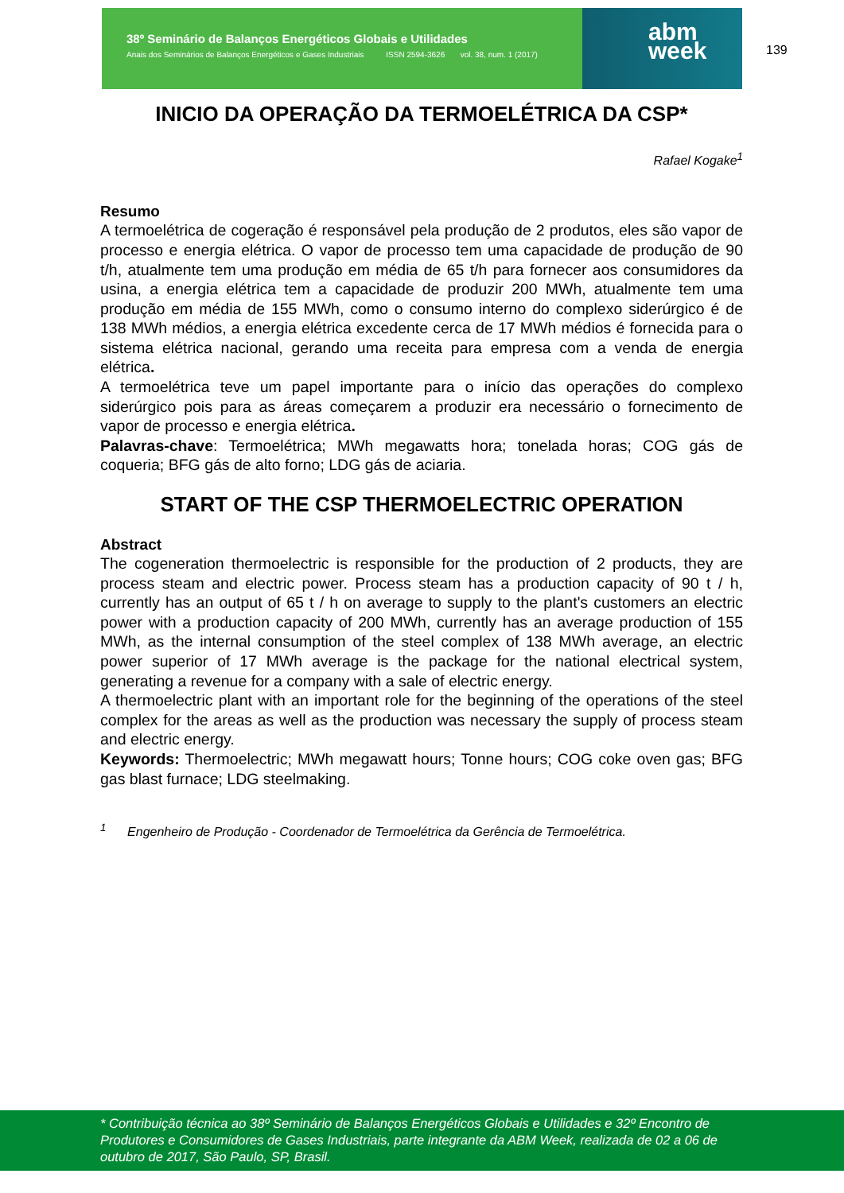38º Seminário de Balanços Energéticos Globais e Utilidades
Anais dos Seminários de Balanços Energéticos e Gases Industriais ISSN 2594-3626 vol. 38, num. 1 (2017)
abm
week
139
INICIO DA OPERAÇÃO DA TERMOELÉTRICA DA CSP*
Rafael Kogake<sup>1</sup>
Resumo
A termoelétrica de cogeração é responsável pela produção de 2 produtos, eles são vapor de processo e energia elétrica. O vapor de processo tem uma capacidade de produção de 90 t/h, atualmente tem uma produção em média de 65 t/h para fornecer aos consumidores da usina, a energia elétrica tem a capacidade de produzir 200 MWh, atualmente tem uma produção em média de 155 MWh, como o consumo interno do complexo siderúrgico é de 138 MWh médios, a energia elétrica excedente cerca de 17 MWh médios é fornecida para o sistema elétrica nacional, gerando uma receita para empresa com a venda de energia elétrica.
A termoelétrica teve um papel importante para o início das operações do complexo siderúrgico pois para as áreas começarem a produzir era necessário o fornecimento de vapor de processo e energia elétrica.
Palavras-chave: Termoelétrica; MWh megawatts hora; tonelada horas; COG gás de coqueria; BFG gás de alto forno; LDG gás de aciaria.
START OF THE CSP THERMOELECTRIC OPERATION
Abstract
The cogeneration thermoelectric is responsible for the production of 2 products, they are process steam and electric power. Process steam has a production capacity of 90 t / h, currently has an output of 65 t / h on average to supply to the plant's customers an electric power with a production capacity of 200 MWh, currently has an average production of 155 MWh, as the internal consumption of the steel complex of 138 MWh average, an electric power superior of 17 MWh average is the package for the national electrical system, generating a revenue for a company with a sale of electric energy.
A thermoelectric plant with an important role for the beginning of the operations of the steel complex for the areas as well as the production was necessary the supply of process steam and electric energy.
Keywords: Thermoelectric; MWh megawatt hours; Tonne hours; COG coke oven gas; BFG gas blast furnace; LDG steelmaking.
<sup>1</sup> Engenheiro de Produção - Coordenador de Termoelétrica da Gerência de Termoelétrica.
* Contribuição técnica ao 38º Seminário de Balanços Energéticos Globais e Utilidades e 32º Encontro de Produtores e Consumidores de Gases Industriais, parte integrante da ABM Week, realizada de 02 a 06 de outubro de 2017, São Paulo, SP, Brasil.